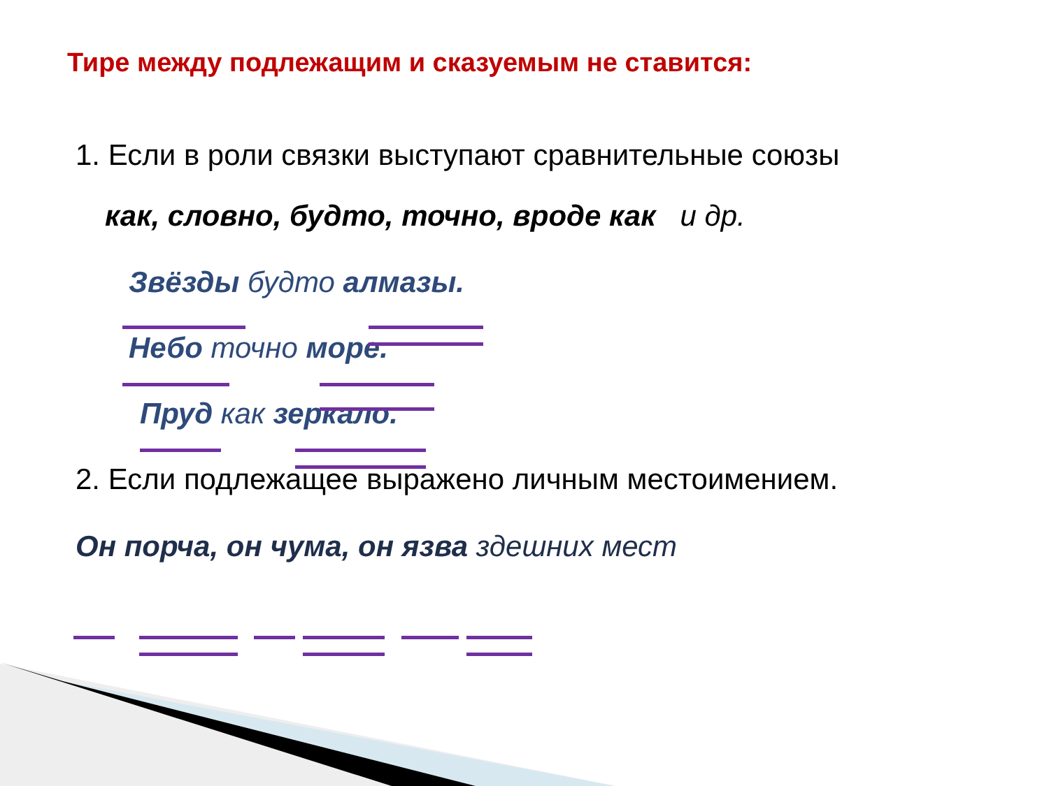Тире между подлежащим и сказуемым не ставится:
1. Если в роли связки выступают сравнительные союзы
как, словно, будто, точно, вроде как и др.
Звёзды будто алмазы.
Небо точно море.
Пруд как зеркало.
2. Если подлежащее выражено личным местоимением.
Он порча, он чума, он язва здешних мест